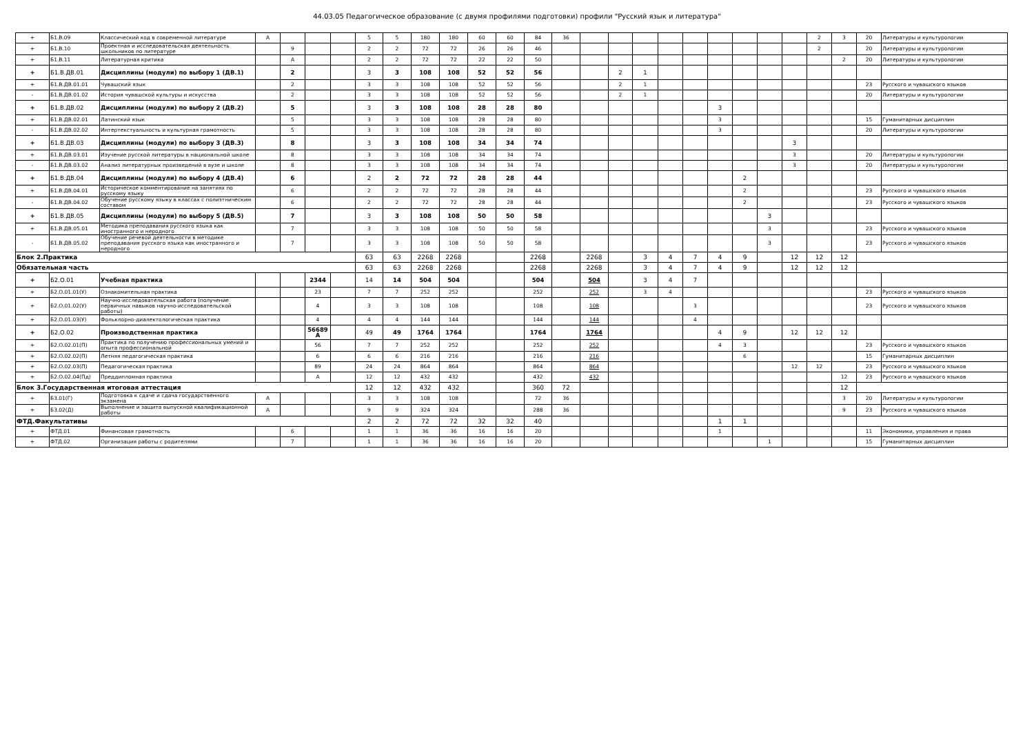44.03.05 Педагогическое образование (с двумя профилями подготовки) профили "Русский язык и литература"
| + | Б1.В.09 | Классический код в современной литературе | А | | | | 5 | 5 | 180 | 180 | 60 | 60 | 84 | 36 | | | | | | | | | | 2 | 3 | 20 | Литературы и культурологии |
| + | Б1.В.10 | Проектная и исследовательская деятельность школьников по литературе | | 9 | | | 2 | 2 | 72 | 72 | 26 | 26 | 46 | | | | | | | | | | | 2 | | 20 | Литературы и культурологии |
| + | Б1.В.11 | Литературная критика | | А | | | 2 | 2 | 72 | 72 | 22 | 22 | 50 | | | | | | | | | | | | 2 | 20 | Литературы и культурологии |
| + | Б1.В.ДВ.01 | Дисциплины (модули) по выбору 1 (ДВ.1) | | 2 | | | 3 | 3 | 108 | 108 | 52 | 52 | 56 | | | 2 | 1 | | | | | | | | | | |
| + | Б1.В.ДВ.01.01 | Чувашский язык | | 2 | | | 3 | 3 | 108 | 108 | 52 | 52 | 56 | | | 2 | 1 | | | | | | | | | 23 | Русского и чувашского языков |
| - | Б1.В.ДВ.01.02 | История чувашской культуры и искусства | | 2 | | | 3 | 3 | 108 | 108 | 52 | 52 | 56 | | | 2 | 1 | | | | | | | | | 20 | Литературы и культурологии |
| + | Б1.В.ДВ.02 | Дисциплины (модули) по выбору 2 (ДВ.2) | | 5 | | | 3 | 3 | 108 | 108 | 28 | 28 | 80 | | | | | | | 3 | | | | | | | |
| + | Б1.В.ДВ.02.01 | Латинский язык | | 5 | | | 3 | 3 | 108 | 108 | 28 | 28 | 80 | | | | | | | 3 | | | | | | 15 | Гуманитарных дисциплин |
| - | Б1.В.ДВ.02.02 | Интертекстуальность и культурная грамотность | | 5 | | | 3 | 3 | 108 | 108 | 28 | 28 | 80 | | | | | | | 3 | | | | | | 20 | Литературы и культурологии |
| + | Б1.В.ДВ.03 | Дисциплины (модули) по выбору 3 (ДВ.3) | | 8 | | | 3 | 3 | 108 | 108 | 34 | 34 | 74 | | | | | | | | | | 3 | | | | |
| + | Б1.В.ДВ.03.01 | Изучение русской литературы в национальной школе | | 8 | | | 3 | 3 | 108 | 108 | 34 | 34 | 74 | | | | | | | | | | 3 | | | 20 | Литературы и культурологии |
| - | Б1.В.ДВ.03.02 | Анализ литературных произведений в вузе и школе | | 8 | | | 3 | 3 | 108 | 108 | 34 | 34 | 74 | | | | | | | | | | 3 | | | 20 | Литературы и культурологии |
| + | Б1.В.ДВ.04 | Дисциплины (модули) по выбору 4 (ДВ.4) | | 6 | | | 2 | 2 | 72 | 72 | 28 | 28 | 44 | | | | | | | | 2 | | | | | | |
| + | Б1.В.ДВ.04.01 | Историческое комментирование на занятиях по русскому языку | | 6 | | | 2 | 2 | 72 | 72 | 28 | 28 | 44 | | | | | | | | 2 | | | | | 23 | Русского и чувашского языков |
| - | Б1.В.ДВ.04.02 | Обучение русскому языку в классах с полиэтническим составом | | 6 | | | 2 | 2 | 72 | 72 | 28 | 28 | 44 | | | | | | | | 2 | | | | | 23 | Русского и чувашского языков |
| + | Б1.В.ДВ.05 | Дисциплины (модули) по выбору 5 (ДВ.5) | | 7 | | | 3 | 3 | 108 | 108 | 50 | 50 | 58 | | | | | | | | | 3 | | | | | |
| + | Б1.В.ДВ.05.01 | Методика преподавания русского языка как иностранного и неродного | | 7 | | | 3 | 3 | 108 | 108 | 50 | 50 | 58 | | | | | | | | | 3 | | | | 23 | Русского и чувашского языков |
| - | Б1.В.ДВ.05.02 | Обучение речевой деятельности в методике преподавания русского языка как иностранного и неродного | | 7 | | | 3 | 3 | 108 | 108 | 50 | 50 | 58 | | | | | | | | | 3 | | | | 23 | Русского и чувашского языков |
| Блок 2.Практика | | | | | | | 63 | 63 | 2268 | 2268 | | | 2268 | | 2268 | | 3 | 4 | 7 | 4 | 9 | | 12 | 12 | 12 | | |
| Обязательная часть | | | | | | | 63 | 63 | 2268 | 2268 | | | 2268 | | 2268 | | 3 | 4 | 7 | 4 | 9 | | 12 | 12 | 12 | | |
| + | Б2.О.01 | Учебная практика | | | 2344 | | 14 | 14 | 504 | 504 | | | 504 | | 504 | | 3 | 4 | 7 | | | | | | | | |
| + | Б2.О.01.01(У) | Ознакомительная практика | | | 23 | | 7 | 7 | 252 | 252 | | | 252 | | 252 | | 3 | 4 | | | | | | | | 23 | Русского и чувашского языков |
| + | Б2.О.01.02(У) | Научно-исследовательская работа (получение первичных навыков научно-исследовательской работы) | | | 4 | | 3 | 3 | 108 | 108 | | | 108 | | 108 | | | | 3 | | | | | | | 23 | Русского и чувашского языков |
| + | Б2.О.01.03(У) | Фольклорно-диалектологическая практика | | | 4 | | 4 | 4 | 144 | 144 | | | 144 | | 144 | | | | 4 | | | | | | | | |
| + | Б2.О.02 | Производственная практика | | | 56689 А | | 49 | 49 | 1764 | 1764 | | | 1764 | | 1764 | | | | | 4 | 9 | | 12 | 12 | 12 | | |
| + | Б2.О.02.01(П) | Практика по получению профессиональных умений и опыта профессиональной | | | 56 | | 7 | 7 | 252 | 252 | | | 252 | | 252 | | | | | 4 | 3 | | | | | 23 | Русского и чувашского языков |
| + | Б2.О.02.02(П) | Летняя педагогическая практика | | | 6 | | 6 | 6 | 216 | 216 | | | 216 | | 216 | | | | | | 6 | | | | | 15 | Гуманитарных дисциплин |
| + | Б2.О.02.03(П) | Педагогическая практика | | | 89 | | 24 | 24 | 864 | 864 | | | 864 | | 864 | | | | | | | | 12 | 12 | | 23 | Русского и чувашского языков |
| + | Б2.О.02.04(Пд) | Преддипломная практика | | | А | | 12 | 12 | 432 | 432 | | | 432 | | 432 | | | | | | | | | | 12 | 23 | Русского и чувашского языков |
| Блок 3.Государственная итоговая аттестация | | | | | | | 12 | 12 | 432 | 432 | | | 360 | 72 | | | | | | | | | | | 12 | | |
| + | Б3.01(Г) | Подготовка к сдаче и сдача государственного экзамена | А | | | | 3 | 3 | 108 | 108 | | | 72 | 36 | | | | | | | | | | | 3 | 20 | Литературы и культурологии |
| + | Б3.02(Д) | Выполнение и защита выпускной квалификационной работы | А | | | | 9 | 9 | 324 | 324 | | | 288 | 36 | | | | | | | | | | | 9 | 23 | Русского и чувашского языков |
| ФТД.Факультативы | | | | | | | 2 | 2 | 72 | 72 | 32 | 32 | 40 | | | | | | | 1 | 1 | | | | | | |
| + | ФТД.01 | Финансовая грамотность | | 6 | | | 1 | 1 | 36 | 36 | 16 | 16 | 20 | | | | | | | 1 | | | | | | 11 | Экономики, управления и права |
| + | ФТД.02 | Организация работы с родителями | | 7 | | | 1 | 1 | 36 | 36 | 16 | 16 | 20 | | | | | | | | | 1 | | | | 15 | Гуманитарных дисциплин |